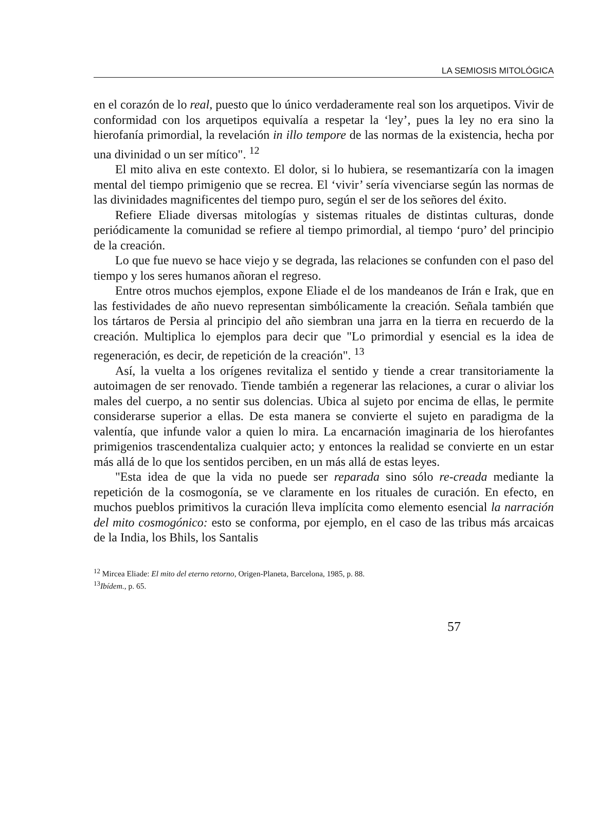LA SEMIOSIS MITOLÓGICA
en el corazón de lo real, puesto que lo único verdaderamente real son los arquetipos. Vivir de conformidad con los arquetipos equivalía a respetar la ‘ley’, pues la ley no era sino la hierofanía primordial, la revelación in illo tempore de las normas de la existencia, hecha por una divinidad o un ser mítico". <sup>12</sup>
El mito aliva en este contexto. El dolor, si lo hubiera, se resemantizaría con la imagen mental del tiempo primigenio que se recrea. El ‘vivir’ sería vivenciarse según las normas de las divinidades magnificentes del tiempo puro, según el ser de los señores del éxito.
Refiere Eliade diversas mitologías y sistemas rituales de distintas culturas, donde periódicamente la comunidad se refiere al tiempo primordial, al tiempo ‘puro’ del principio de la creación.
Lo que fue nuevo se hace viejo y se degrada, las relaciones se confunden con el paso del tiempo y los seres humanos añoran el regreso.
Entre otros muchos ejemplos, expone Eliade el de los mandeanos de Irán e Irak, que en las festividades de año nuevo representan simbólicamente la creación. Señala también que los tártaros de Persia al principio del año siembran una jarra en la tierra en recuerdo de la creación. Multiplica lo ejemplos para decir que "Lo primordial y esencial es la idea de regeneración, es decir, de repetición de la creación". <sup>13</sup>
Así, la vuelta a los orígenes revitaliza el sentido y tiende a crear transitoriamente la autoimagen de ser renovado. Tiende también a regenerar las relaciones, a curar o aliviar los males del cuerpo, a no sentir sus dolencias. Ubica al sujeto por encima de ellas, le permite considerarse superior a ellas. De esta manera se convierte el sujeto en paradigma de la valentía, que infunde valor a quien lo mira. La encarnación imaginaria de los hierofantes primigenios trascendentaliza cualquier acto; y entonces la realidad se convierte en un estar más allá de lo que los sentidos perciben, en un más allá de estas leyes.
"Esta idea de que la vida no puede ser reparada sino sólo re-creada mediante la repetición de la cosmogonía, se ve claramente en los rituales de curación. En efecto, en muchos pueblos primitivos la curación lleva implícita como elemento esencial la narración del mito cosmogónico: esto se conforma, por ejemplo, en el caso de las tribus más arcaicas de la India, los Bhils, los Santalis
<sup>12</sup> Mircea Eliade: El mito del eterno retorno, Origen-Planeta, Barcelona, 1985, p. 88.
<sup>13</sup> Ibídem., p. 65.
57